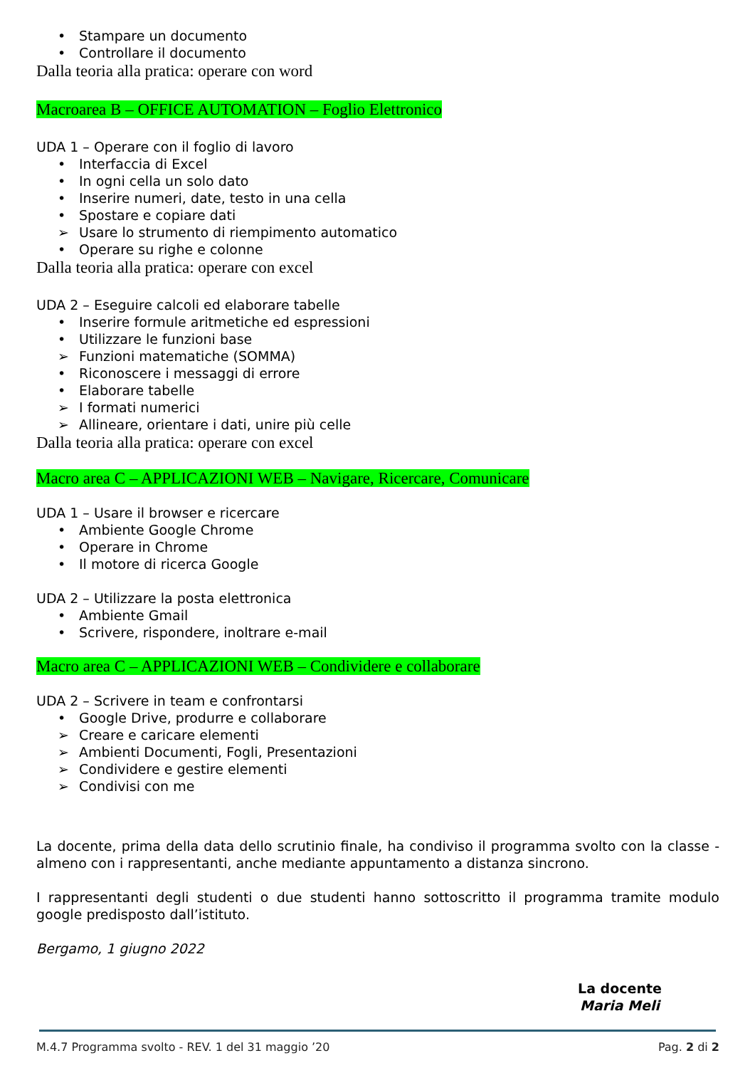• Stampare un documento
• Controllare il documento
Dalla teoria alla pratica: operare con word
Macroarea B – OFFICE AUTOMATION – Foglio Elettronico
UDA 1 – Operare con il foglio di lavoro
• Interfaccia di Excel
• In ogni cella un solo dato
• Inserire numeri, date, testo in una cella
• Spostare e copiare dati
➢ Usare lo strumento di riempimento automatico
• Operare su righe e colonne
Dalla teoria alla pratica: operare con excel
UDA 2 – Eseguire calcoli ed elaborare tabelle
• Inserire formule aritmetiche ed espressioni
• Utilizzare le funzioni base
➢ Funzioni matematiche (SOMMA)
• Riconoscere i messaggi di errore
• Elaborare tabelle
➢ I formati numerici
➢ Allineare, orientare i dati, unire più celle
Dalla teoria alla pratica: operare con excel
Macro area C – APPLICAZIONI WEB – Navigare, Ricercare, Comunicare
UDA 1 – Usare il browser e ricercare
• Ambiente Google Chrome
• Operare in Chrome
• Il motore di ricerca Google
UDA 2 – Utilizzare la posta elettronica
• Ambiente Gmail
• Scrivere, rispondere, inoltrare e-mail
Macro area C – APPLICAZIONI WEB – Condividere e collaborare
UDA 2 – Scrivere in team e confrontarsi
• Google Drive, produrre e collaborare
➢ Creare e caricare elementi
➢ Ambienti Documenti, Fogli, Presentazioni
➢ Condividere e gestire elementi
➢ Condivisi con me
La docente, prima della data dello scrutinio finale, ha condiviso il programma svolto con la classe - almeno con i rappresentanti, anche mediante appuntamento a distanza sincrono.
I rappresentanti degli studenti o due studenti hanno sottoscritto il programma tramite modulo google predisposto dall’istituto.
Bergamo, 1 giugno 2022
La docente
Maria Meli
M.4.7 Programma svolto - REV. 1 del 31 maggio ’20 Pag. 2 di 2